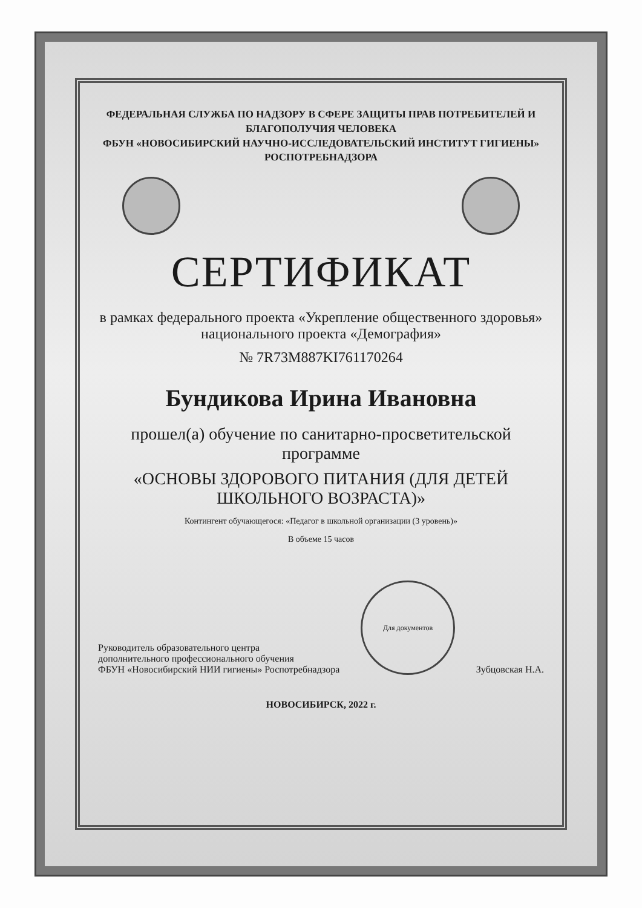ФЕДЕРАЛЬНАЯ СЛУЖБА ПО НАДЗОРУ В СФЕРЕ ЗАЩИТЫ ПРАВ ПОТРЕБИТЕЛЕЙ И БЛАГОПОЛУЧИЯ ЧЕЛОВЕКА
ФБУН «НОВОСИБИРСКИЙ НАУЧНО-ИССЛЕДОВАТЕЛЬСКИЙ ИНСТИТУТ ГИГИЕНЫ» РОСПОТРЕБНАДЗОРА
СЕРТИФИКАТ
в рамках федерального проекта «Укрепление общественного здоровья»
национального проекта «Демография»
№ 7R73M887KI761170264
Бундикова Ирина Ивановна
прошел(а) обучение по санитарно-просветительской программе
«ОСНОВЫ ЗДОРОВОГО ПИТАНИЯ (ДЛЯ ДЕТЕЙ ШКОЛЬНОГО ВОЗРАСТА)»
Контингент обучающегося: «Педагог в школьной организации (3 уровень)»
В объеме 15 часов
Руководитель образовательного центра
дополнительного профессионального обучения
ФБУН «Новосибирский НИИ гигиены» Роспотребнадзора
Для документов
Зубцовская Н.А.
НОВОСИБИРСК, 2022 г.